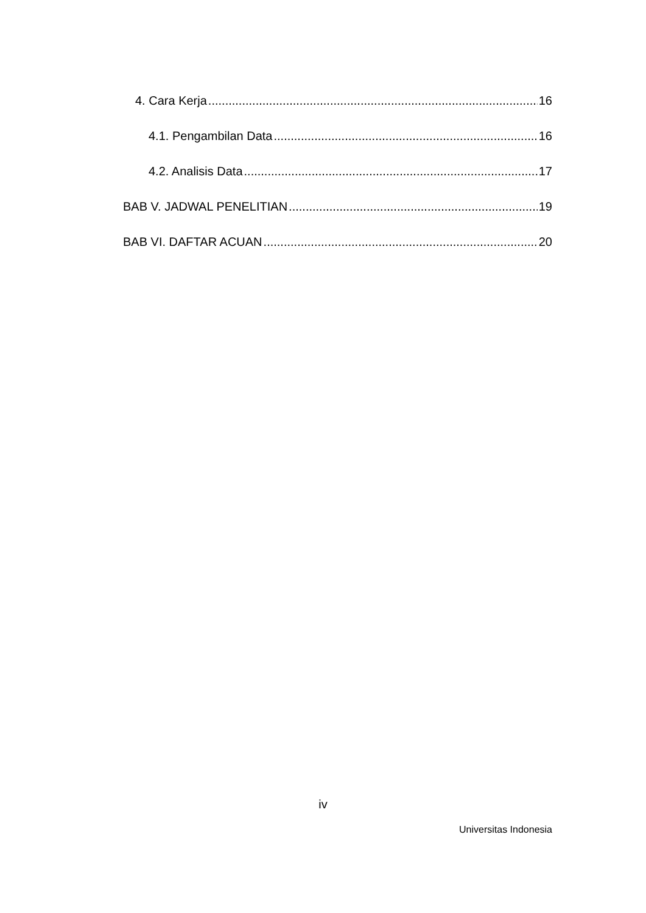4. Cara Kerja 16
4.1. Pengambilan Data 16
4.2. Analisis Data 17
BAB V. JADWAL PENELITIAN 19
BAB VI. DAFTAR ACUAN 20
iv
Universitas Indonesia